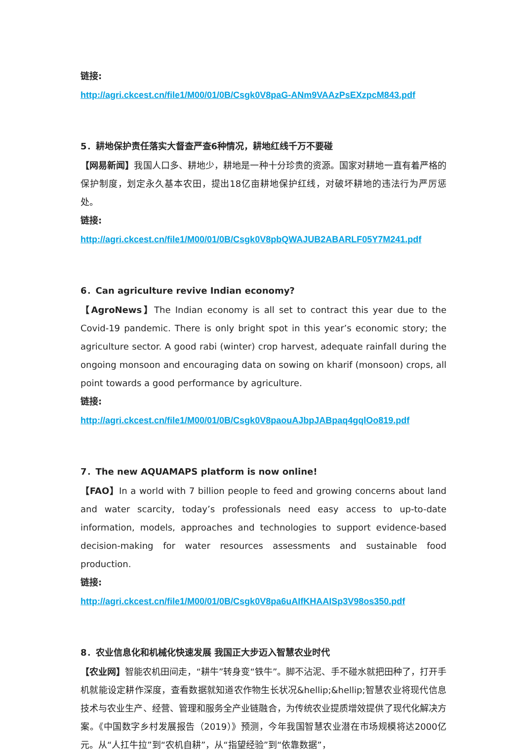链接:
http://agri.ckcest.cn/file1/M00/01/0B/Csgk0V8paG-ANm9VAAzPsEXzpcM843.pdf
5．耕地保护责任落实大督查严查6种情况，耕地红线千万不要碰
【网易新闻】我国人口多、耕地少，耕地是一种十分珍贵的资源。国家对耕地一直有着严格的保护制度，划定永久基本农田，提出18亿亩耕地保护红线，对破坏耕地的违法行为严厉惩处。
链接:
http://agri.ckcest.cn/file1/M00/01/0B/Csgk0V8pbQWAJUB2ABARLF05Y7M241.pdf
6．Can agriculture revive Indian economy?
【AgroNews】The Indian economy is all set to contract this year due to the Covid-19 pandemic. There is only bright spot in this year’s economic story; the agriculture sector. A good rabi (winter) crop harvest, adequate rainfall during the ongoing monsoon and encouraging data on sowing on kharif (monsoon) crops, all point towards a good performance by agriculture.
链接:
http://agri.ckcest.cn/file1/M00/01/0B/Csgk0V8paouAJbpJABpaq4gqlOo819.pdf
7．The new AQUAMAPS platform is now online!
【FAO】In a world with 7 billion people to feed and growing concerns about land and water scarcity, today’s professionals need easy access to up-to-date information, models, approaches and technologies to support evidence-based decision-making for water resources assessments and sustainable food production.
链接:
http://agri.ckcest.cn/file1/M00/01/0B/Csgk0V8pa6uAIfKHAAISp3V98os350.pdf
8．农业信息化和机械化快速发展 我国正大步迈入智慧农业时代
【农业网】智能农机田间走，“耕牛”转身变“铁牛”。脚不沾泥、手不碰水就把田种了，打开手机就能设定耕作深度，查看数据就知道农作物生长状况&hellip;&hellip;智慧农业将现代信息技术与农业生产、经营、管理和服务全产业链融合，为传统农业提质增效提供了现代化解决方案。《中国数字乡村发展报告（2019）》预测，今年我国智慧农业潜在市场规模将达2000亿元。从“人扛牛拉”到“农机自耕”，从“指望经验”到“依靠数据”，